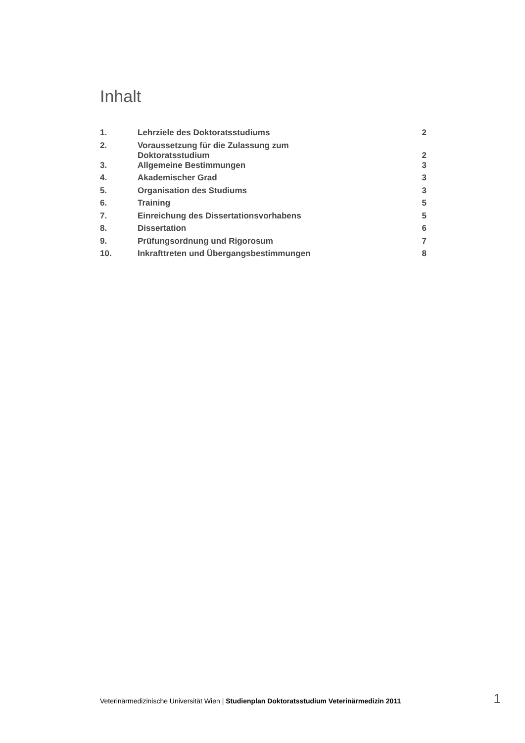Inhalt
| 1. | Lehrziele des Doktoratsstudiums | 2 |
| 2. | Voraussetzung für die Zulassung zum Doktoratsstudium | 2 |
| 3. | Allgemeine Bestimmungen | 3 |
| 4. | Akademischer Grad | 3 |
| 5. | Organisation des Studiums | 3 |
| 6. | Training | 5 |
| 7. | Einreichung des Dissertationsvorhabens | 5 |
| 8. | Dissertation | 6 |
| 9. | Prüfungsordnung und Rigorosum | 7 |
| 10. | Inkrafttreten und Übergangsbestimmungen | 8 |
Veterinärmedizinische Universität Wien | Studienplan Doktoratsstudium Veterinärmedizin 2011 1